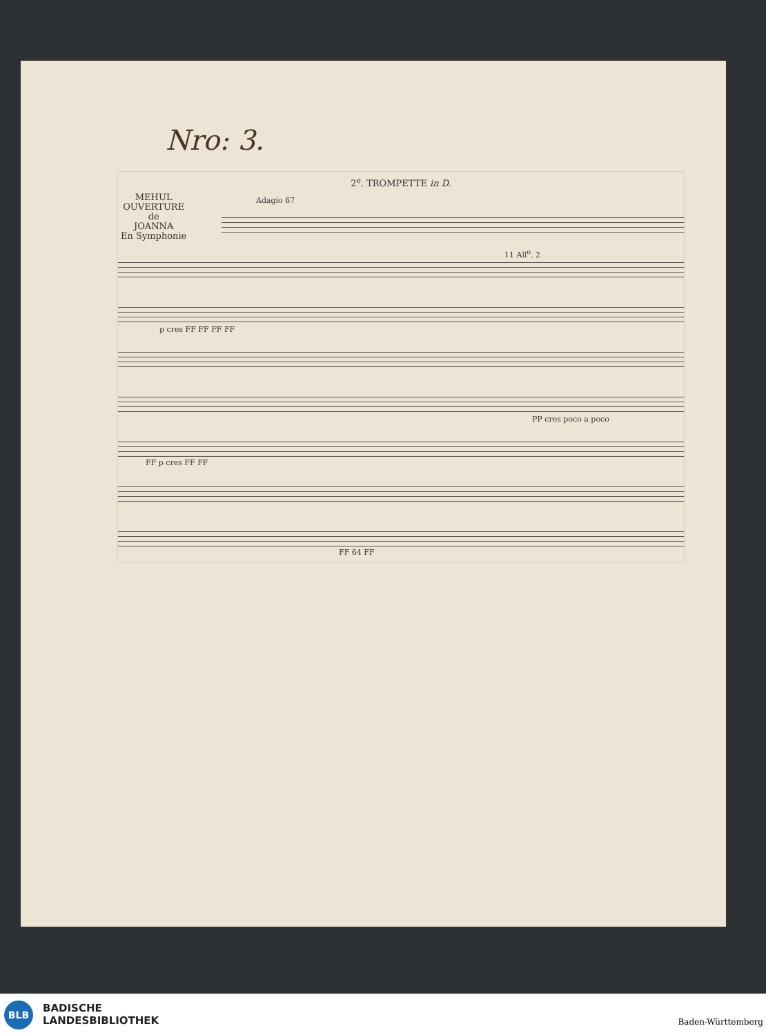Nro: 3.
2<sup>e</sup>. TROMPETTE in D.
MEHUL
OUVERTURE
de
JOANNA
En Symphonie
Adagio 67
11 All<sup>o</sup>. 2
p cres FF FF FF FF
PP cres poco a poco
FF p cres FF FF
FF 64 FF
BLB
BADISCHE
LANDESBIBLIOTHEK
Baden-Württemberg